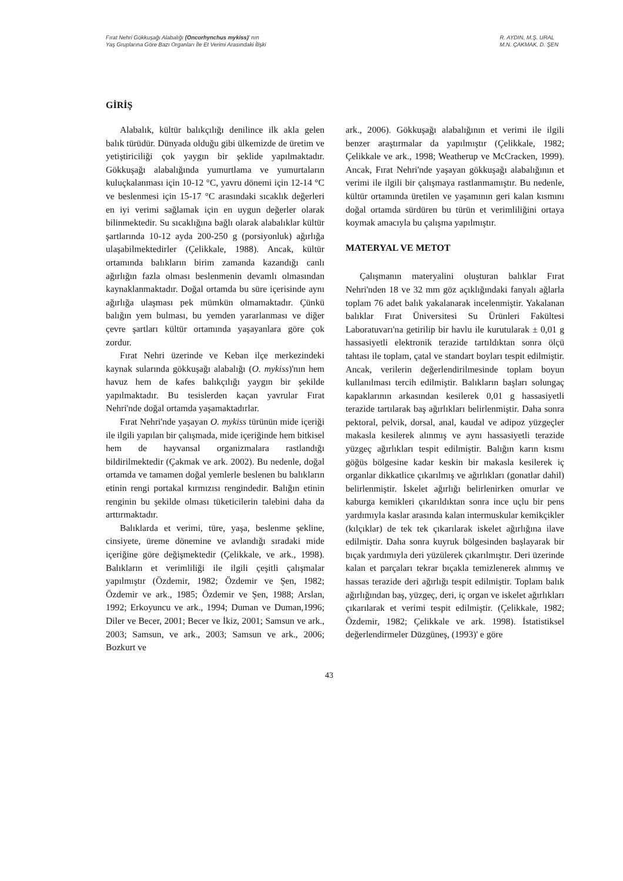Fırat Nehri Gökkuşağı Alabalığı (Oncorhynchus mykiss)' nın
Yaş Gruplarına Göre Bazı Organları İle Et Verimi Arasındaki İlişki
R. AYDIN, M.Ş. URAL
M.N. ÇAKMAK, D. ŞEN
GİRİŞ
Alabalık, kültür balıkçılığı denilince ilk akla gelen balık türüdür. Dünyada olduğu gibi ülkemizde de üretim ve yetiştiriciliği çok yaygın bir şeklide yapılmaktadır. Gökkuşağı alabalığında yumurtlama ve yumurtaların kuluçkalanması için 10-12 °C, yavru dönemi için 12-14 °C ve beslenmesi için 15-17 °C arasındaki sıcaklık değerleri en iyi verimi sağlamak için en uygun değerler olarak bilinmektedir. Su sıcaklığına bağlı olarak alabalıklar kültür şartlarında 10-12 ayda 200-250 g (porsiyonluk) ağırlığa ulaşabilmektedirler (Çelikkale, 1988). Ancak, kültür ortamında balıkların birim zamanda kazandığı canlı ağırlığın fazla olması beslenmenin devamlı olmasından kaynaklanmaktadır. Doğal ortamda bu süre içerisinde aynı ağırlığa ulaşması pek mümkün olmamaktadır. Çünkü balığın yem bulması, bu yemden yararlanması ve diğer çevre şartları kültür ortamında yaşayanlara göre çok zordur.
Fırat Nehri üzerinde ve Keban ilçe merkezindeki kaynak sularında gökkuşağı alabalığı (O. mykiss)'nın hem havuz hem de kafes balıkçılığı yaygın bir şekilde yapılmaktadır. Bu tesislerden kaçan yavrular Fırat Nehri'nde doğal ortamda yaşamaktadırlar.
Fırat Nehri'nde yaşayan O. mykiss türünün mide içeriği ile ilgili yapılan bir çalışmada, mide içeriğinde hem bitkisel hem de hayvansal organizmalara rastlandığı bildirilmektedir (Çakmak ve ark. 2002). Bu nedenle, doğal ortamda ve tamamen doğal yemlerle beslenen bu balıkların etinin rengi portakal kırmızısı rengindedir. Balığın etinin renginin bu şekilde olması tüketicilerin talebini daha da arttırmaktadır.
Balıklarda et verimi, türe, yaşa, beslenme şekline, cinsiyete, üreme dönemine ve avlandığı sıradaki mide içeriğine göre değişmektedir (Çelikkale, ve ark., 1998). Balıkların et verimliliği ile ilgili çeşitli çalışmalar yapılmıştır (Özdemir, 1982; Özdemir ve Şen, 1982; Özdemir ve ark., 1985; Özdemir ve Şen, 1988; Arslan, 1992; Erkoyuncu ve ark., 1994; Duman ve Duman,1996; Diler ve Becer, 2001; Becer ve İkiz, 2001; Samsun ve ark., 2003; Samsun, ve ark., 2003; Samsun ve ark., 2006; Bozkurt ve
ark., 2006). Gökkuşağı alabalığının et verimi ile ilgili benzer araştırmalar da yapılmıştır (Çelikkale, 1982; Çelikkale ve ark., 1998; Weatherup ve McCracken, 1999). Ancak, Fırat Nehri'nde yaşayan gökkuşağı alabalığının et verimi ile ilgili bir çalışmaya rastlanmamıştır. Bu nedenle, kültür ortamında üretilen ve yaşamının geri kalan kısmını doğal ortamda sürdüren bu türün et verimliliğini ortaya koymak amacıyla bu çalışma yapılmıştır.
MATERYAL VE METOT
Çalışmanın materyalini oluşturan balıklar Fırat Nehri'nden 18 ve 32 mm göz açıklığındaki fanyalı ağlarla toplam 76 adet balık yakalanarak incelenmiştir. Yakalanan balıklar Fırat Üniversitesi Su Ürünleri Fakültesi Laboratuvarı'na getirilip bir havlu ile kurutularak ± 0,01 g hassasiyetli elektronik terazide tartıldıktan sonra ölçü tahtası ile toplam, çatal ve standart boyları tespit edilmiştir. Ancak, verilerin değerlendirilmesinde toplam boyun kullanılması tercih edilmiştir. Balıkların başları solungaç kapaklarının arkasından kesilerek 0,01 g hassasiyetli terazide tartılarak baş ağırlıkları belirlenmiştir. Daha sonra pektoral, pelvik, dorsal, anal, kaudal ve adipoz yüzgeçler makasla kesilerek alınmış ve aynı hassasiyetli terazide yüzgeç ağırlıkları tespit edilmiştir. Balığın karın kısmı göğüs bölgesine kadar keskin bir makasla kesilerek iç organlar dikkatlice çıkarılmış ve ağırlıkları (gonatlar dahil) belirlenmiştir. İskelet ağırlığı belirlenirken omurlar ve kaburga kemikleri çıkarıldıktan sonra ince uçlu bir pens yardımıyla kaslar arasında kalan intermuskular kemikçikler (kılçıklar) de tek tek çıkarılarak iskelet ağırlığına ilave edilmiştir. Daha sonra kuyruk bölgesinden başlayarak bir bıçak yardımıyla deri yüzülerek çıkarılmıştır. Deri üzerinde kalan et parçaları tekrar bıçakla temizlenerek alınmış ve hassas terazide deri ağırlığı tespit edilmiştir. Toplam balık ağırlığından baş, yüzgeç, deri, iç organ ve iskelet ağırlıkları çıkarılarak et verimi tespit edilmiştir. (Çelikkale, 1982; Özdemir, 1982; Çelikkale ve ark. 1998). İstatistiksel değerlendirmeler Düzgüneş, (1993)' e göre
43